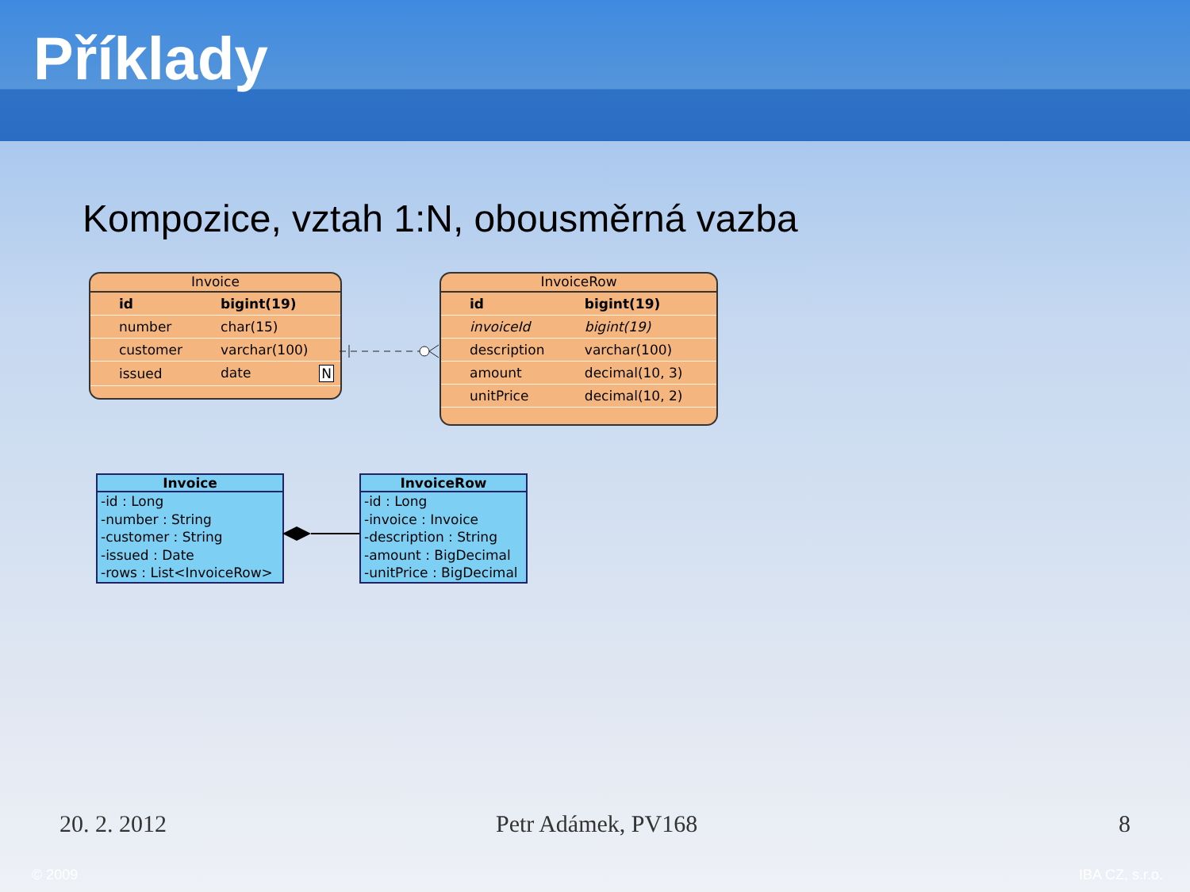Příklady
Kompozice, vztah 1:N, obousměrná vazba
Invoice
| id | bigint(19) |
| number | char(15) |
| customer | varchar(100) |
| issued | date N |
InvoiceRow
| id | bigint(19) |
| invoiceId | bigint(19) |
| description | varchar(100) |
| amount | decimal(10, 3) |
| unitPrice | decimal(10, 2) |
Invoice
-id : Long
-number : String
-customer : String
-issued : Date
-rows : List<InvoiceRow>
InvoiceRow
-id : Long
-invoice : Invoice
-description : String
-amount : BigDecimal
-unitPrice : BigDecimal
20. 2. 2012 Petr Adámek, PV168 8
© 2009 IBA CZ, s.r.o.